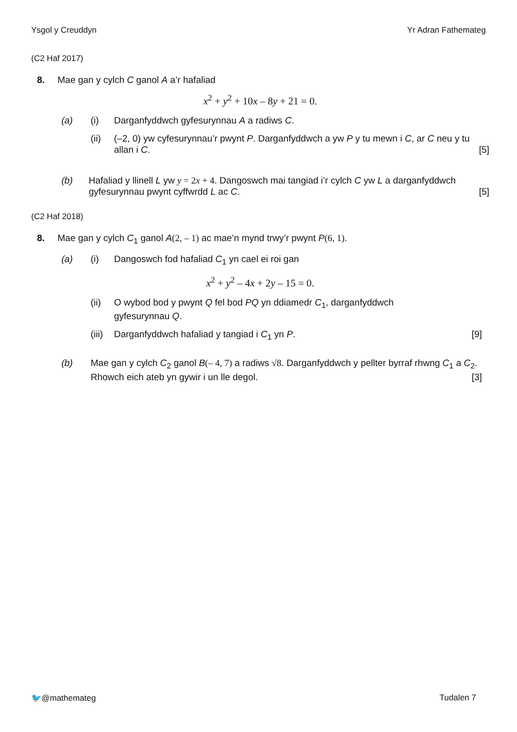Ysgol y Creuddyn Yr Adran Fathemateg
(C2 Haf 2017)
8. Mae gan y cylch C ganol A a’r hafaliad
x<sup>2</sup> + y<sup>2</sup> + 10x – 8y + 21 = 0.
(a) (i) Darganfyddwch gyfesurynnau A a radiws C.
(ii) (–2, 0) yw cyfesurynnau’r pwynt P. Darganfyddwch a yw P y tu mewn i C, ar C neu y tu allan i C. [5]
(b) Hafaliad y llinell L yw y = 2x + 4. Dangoswch mai tangiad i’r cylch C yw L a darganfyddwch gyfesurynnau pwynt cyffwrdd L ac C. [5]
(C2 Haf 2018)
8. Mae gan y cylch C<sub>1</sub> ganol A(2, – 1) ac mae’n mynd trwy’r pwynt P(6, 1).
(a) (i) Dangoswch fod hafaliad C<sub>1</sub> yn cael ei roi gan
x<sup>2</sup> + y<sup>2</sup> – 4x + 2y – 15 = 0.
(ii) O wybod bod y pwynt Q fel bod PQ yn ddiamedr C<sub>1</sub>, darganfyddwch
gyfesurynnau Q.
(iii)
Darganfyddwch hafaliad y tangiad i C<sub>1</sub> yn P. [9]
(b) Mae gan y cylch C<sub>2</sub> ganol B(– 4, 7) a radiws √8. Darganfyddwch y pellter byrraf rhwng C<sub>1</sub> a C<sub>2</sub>. Rhowch eich ateb yn gywir i un lle degol. [3]
🐦@mathemateg Tudalen 7